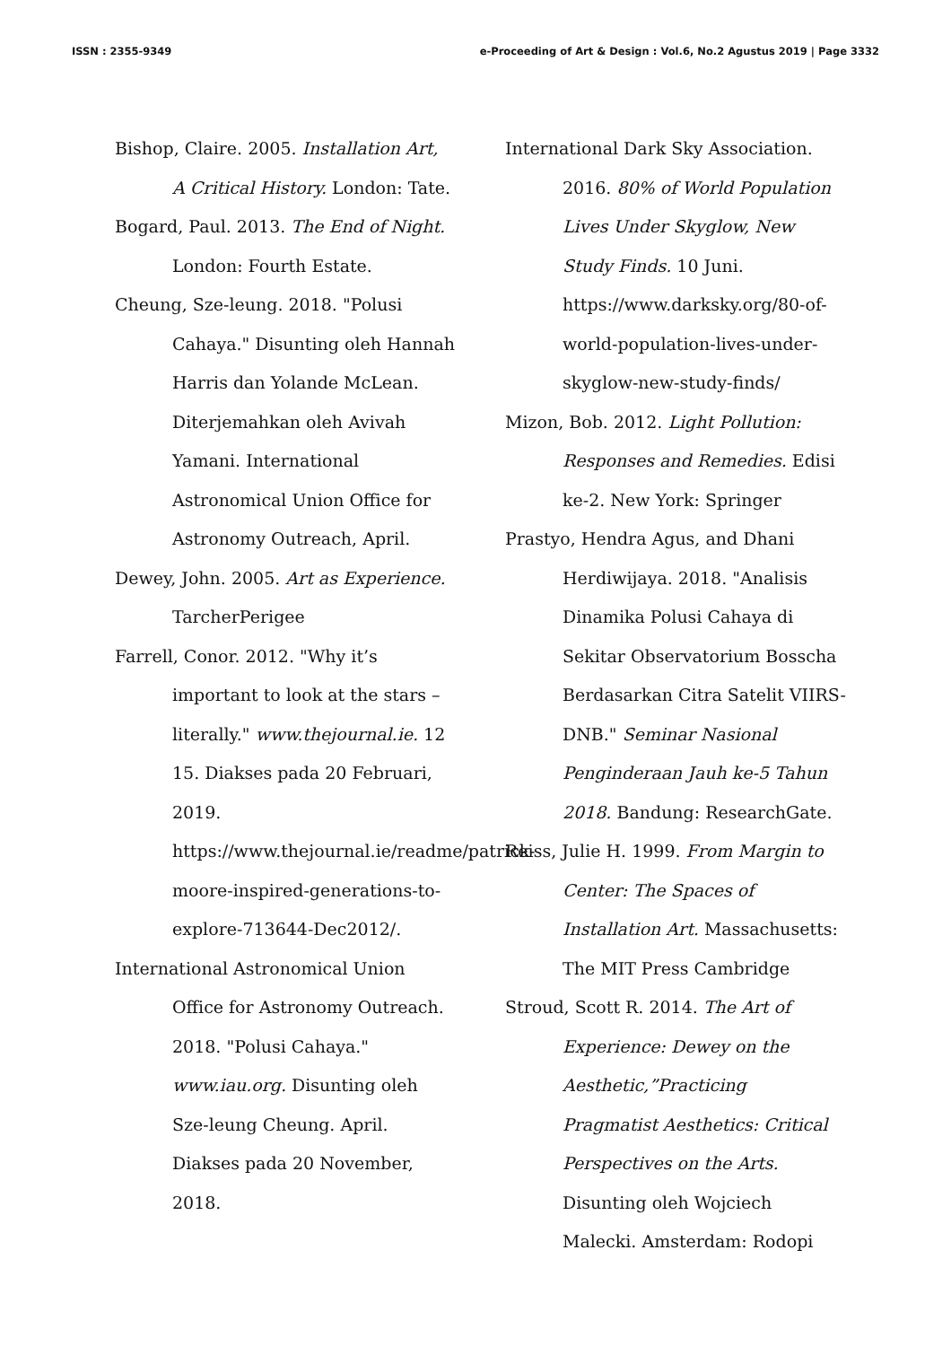ISSN : 2355-9349 e-Proceeding of Art & Design : Vol.6, No.2 Agustus 2019 | Page 3332
Bishop, Claire. 2005. Installation Art, A Critical History. London: Tate.
Bogard, Paul. 2013. The End of Night. London: Fourth Estate.
Cheung, Sze-leung. 2018. "Polusi Cahaya." Disunting oleh Hannah Harris dan Yolande McLean. Diterjemahkan oleh Avivah Yamani. International Astronomical Union Office for Astronomy Outreach, April.
Dewey, John. 2005. Art as Experience. TarcherPerigee
Farrell, Conor. 2012. "Why it’s important to look at the stars – literally." www.thejournal.ie. 12 15. Diakses pada 20 Februari, 2019. https://www.thejournal.ie/readme/patrick-moore-inspired-generations-to-explore-713644-Dec2012/.
International Astronomical Union Office for Astronomy Outreach. 2018. "Polusi Cahaya." www.iau.org. Disunting oleh Sze-leung Cheung. April. Diakses pada 20 November, 2018.
International Dark Sky Association. 2016. 80% of World Population Lives Under Skyglow, New Study Finds. 10 Juni. https://www.darksky.org/80-of-world-population-lives-under-skyglow-new-study-finds/
Mizon, Bob. 2012. Light Pollution: Responses and Remedies. Edisi ke-2. New York: Springer
Prastyo, Hendra Agus, and Dhani Herdiwijaya. 2018. "Analisis Dinamika Polusi Cahaya di Sekitar Observatorium Bosscha Berdasarkan Citra Satelit VIIRS-DNB." Seminar Nasional Penginderaan Jauh ke-5 Tahun 2018. Bandung: ResearchGate.
Reiss, Julie H. 1999. From Margin to Center: The Spaces of Installation Art. Massachusetts: The MIT Press Cambridge
Stroud, Scott R. 2014. The Art of Experience: Dewey on the Aesthetic,”Practicing Pragmatist Aesthetics: Critical Perspectives on the Arts. Disunting oleh Wojciech Malecki. Amsterdam: Rodopi